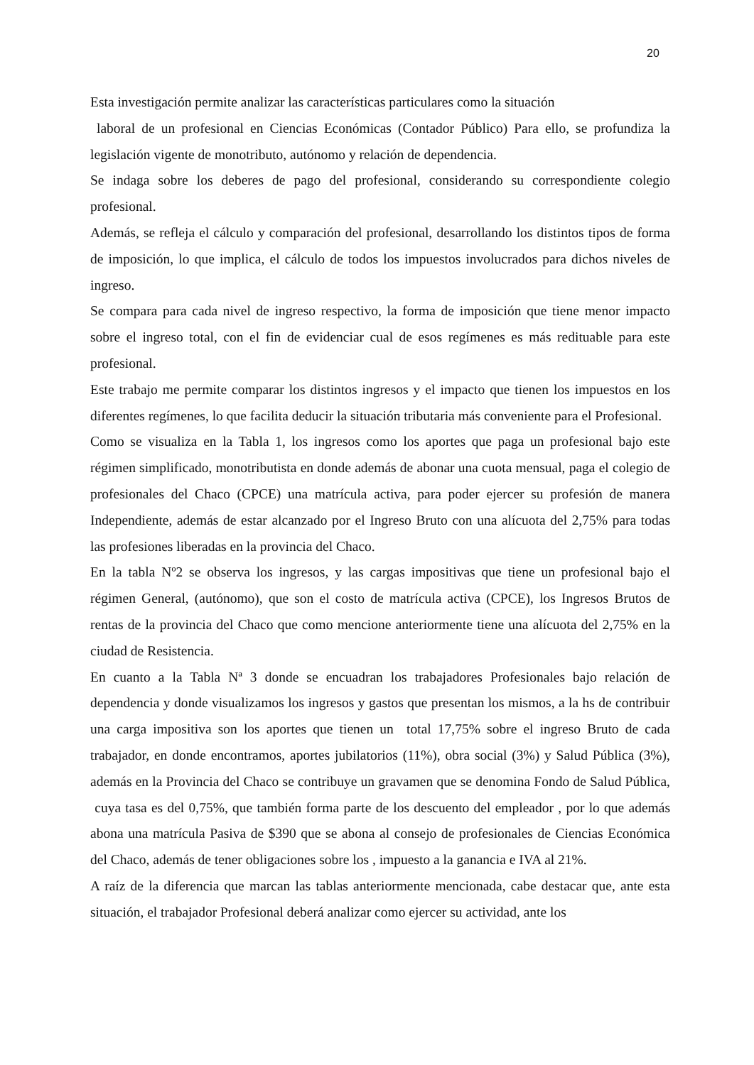20
Esta investigación permite analizar las características particulares como la situación
laboral de un profesional en Ciencias Económicas (Contador Público) Para ello, se profundiza la legislación vigente de monotributo, autónomo y relación de dependencia.
Se indaga sobre los deberes de pago del profesional, considerando su correspondiente colegio profesional.
Además, se refleja el cálculo y comparación del profesional, desarrollando los distintos tipos de forma de imposición, lo que implica, el cálculo de todos los impuestos involucrados para dichos niveles de ingreso.
Se compara para cada nivel de ingreso respectivo, la forma de imposición que tiene menor impacto sobre el ingreso total, con el fin de evidenciar cual de esos regímenes es más redituable para este profesional.
Este trabajo me permite comparar los distintos ingresos y el impacto que tienen los impuestos en los diferentes regímenes, lo que facilita deducir la situación tributaria más conveniente para el Profesional.
Como se visualiza en la Tabla 1, los ingresos como los aportes que paga un profesional bajo este régimen simplificado, monotributista en donde además de abonar una cuota mensual, paga el colegio de profesionales del Chaco (CPCE) una matrícula activa, para poder ejercer su profesión de manera Independiente, además de estar alcanzado por el Ingreso Bruto con una alícuota del 2,75% para todas las profesiones liberadas en la provincia del Chaco.
En la tabla Nº2 se observa los ingresos, y las cargas impositivas que tiene un profesional bajo el régimen General, (autónomo), que son el costo de matrícula activa (CPCE), los Ingresos Brutos de rentas de la provincia del Chaco que como mencione anteriormente tiene una alícuota del 2,75% en la ciudad de Resistencia.
En cuanto a la Tabla Nª 3 donde se encuadran los trabajadores Profesionales bajo relación de dependencia y donde visualizamos los ingresos y gastos que presentan los mismos, a la hs de contribuir una carga impositiva son los aportes que tienen un total 17,75% sobre el ingreso Bruto de cada trabajador, en donde encontramos, aportes jubilatorios (11%), obra social (3%) y Salud Pública (3%), además en la Provincia del Chaco se contribuye un gravamen que se denomina Fondo de Salud Pública, cuya tasa es del 0,75%, que también forma parte de los descuento del empleador , por lo que además abona una matrícula Pasiva de $390 que se abona al consejo de profesionales de Ciencias Económica del Chaco, además de tener obligaciones sobre los , impuesto a la ganancia e IVA al 21%.
A raíz de la diferencia que marcan las tablas anteriormente mencionada, cabe destacar que, ante esta situación, el trabajador Profesional deberá analizar como ejercer su actividad, ante los